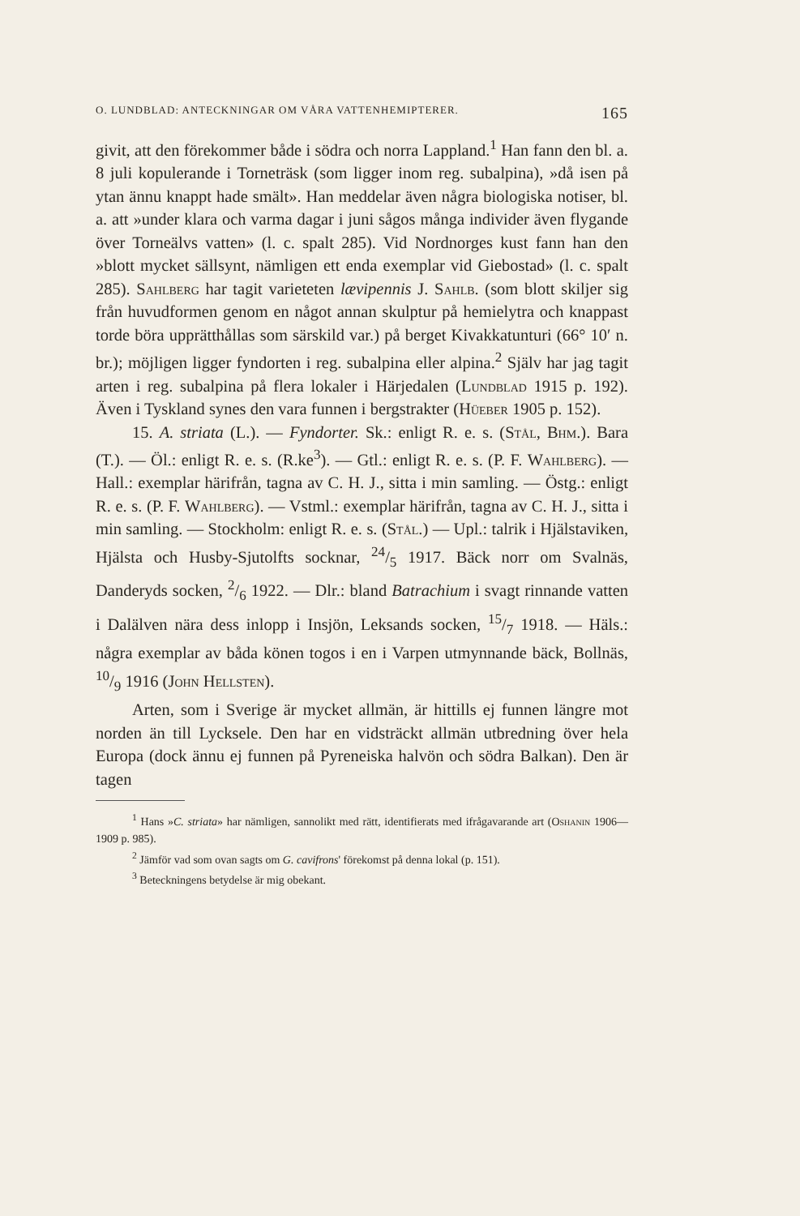O. LUNDBLAD: ANTECKNINGAR OM VÅRA VATTENHEMIPTERER. 165
givit, att den förekommer både i södra och norra Lappland.<sup>1</sup> Han fann den bl. a. 8 juli kopulerande i Torneträsk (som ligger inom reg. subalpina), »då isen på ytan ännu knappt hade smält». Han meddelar även några biologiska notiser, bl. a. att »under klara och varma dagar i juni sågos många individer även flygande över Torneälvs vatten» (l. c. spalt 285). Vid Nordnorges kust fann han den »blott mycket sällsynt, nämligen ett enda exemplar vid Giebostad» (l. c. spalt 285). Sahlberg har tagit varieteten lævipennis J. Sahlb. (som blott skiljer sig från huvudformen genom en något annan skulptur på hemielytra och knappast torde böra upprätthållas som särskild var.) på berget Kivakkatunturi (66° 10′ n. br.); möjligen ligger fyndorten i reg. subalpina eller alpina.<sup>2</sup> Själv har jag tagit arten i reg. subalpina på flera lokaler i Härjedalen (Lundblad 1915 p. 192). Även i Tyskland synes den vara funnen i bergstrakter (Hüeber 1905 p. 152).
15. A. striata (L.). — Fyndorter. Sk.: enligt R. e. s. (Stål, Bhm.). Bara (T.). — Öl.: enligt R. e. s. (R.ke<sup>3</sup>). — Gtl.: enligt R. e. s. (P. F. Wahlberg). — Hall.: exemplar härifrån, tagna av C. H. J., sitta i min samling. — Östg.: enligt R. e. s. (P. F. Wahlberg). — Vstml.: exemplar härifrån, tagna av C. H. J., sitta i min samling. — Stockholm: enligt R. e. s. (Stål.) — Upl.: talrik i Hjälstaviken, Hjälsta och Husby-Sjutolfts socknar, 24/5 1917. Bäck norr om Svalnäs, Danderyds socken, 2/6 1922. — Dlr.: bland Batrachium i svagt rinnande vatten i Dalälven nära dess inlopp i Insjön, Leksands socken, 15/7 1918. — Häls.: några exemplar av båda könen togos i en i Varpen utmynnande bäck, Bollnäs, 10/9 1916 (John Hellsten).
Arten, som i Sverige är mycket allmän, är hittills ej funnen längre mot norden än till Lycksele. Den har en vidsträckt allmän utbredning över hela Europa (dock ännu ej funnen på Pyreneiska halvön och södra Balkan). Den är tagen
<sup>1</sup> Hans »C. striata» har nämligen, sannolikt med rätt, identifierats med ifrågavarande art (Oshanin 1906—1909 p. 985).
<sup>2</sup> Jämför vad som ovan sagts om G. cavifrons' förekomst på denna lokal (p. 151).
<sup>3</sup> Beteckningens betydelse är mig obekant.